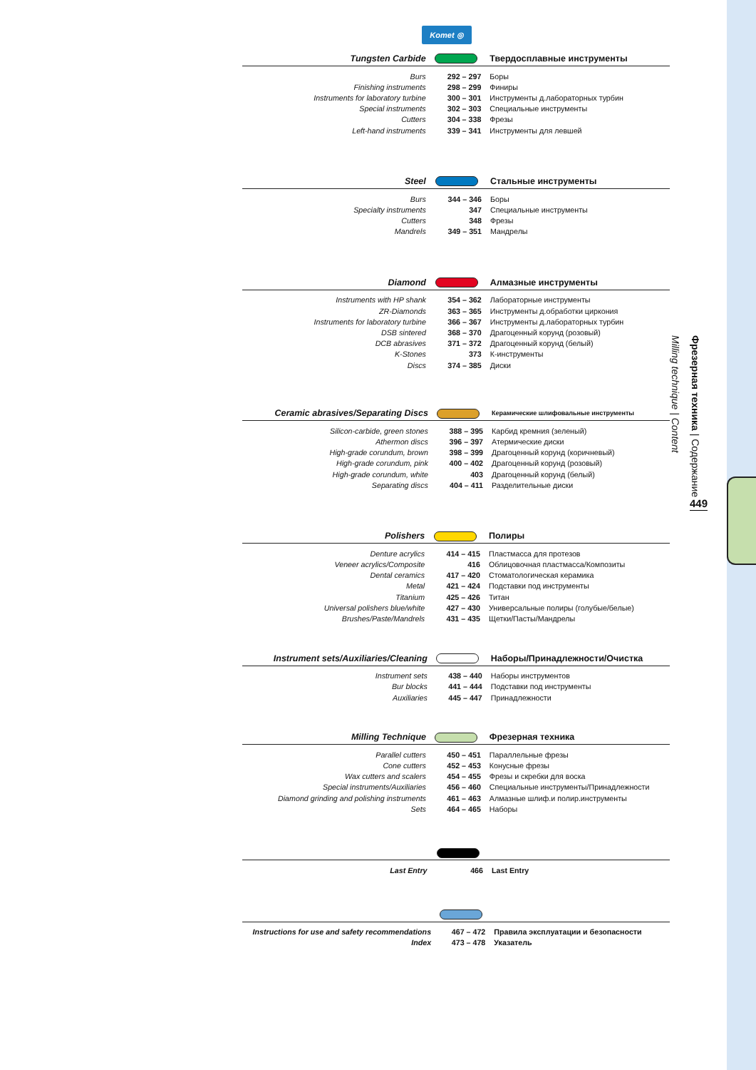Komet ◎
| Tungsten Carbide | | Твердосплавные инструменты |
| Burs | 292 – 297 | Боры |
| Finishing instruments | 298 – 299 | Финиры |
| Instruments for laboratory turbine | 300 – 301 | Инструменты д.лабораторных турбин |
| Special instruments | 302 – 303 | Специальные инструменты |
| Cutters | 304 – 338 | Фрезы |
| Left-hand instruments | 339 – 341 | Инструменты для левшей |
| Steel | | Стальные инструменты |
| Burs | 344 – 346 | Боры |
| Specialty instruments | 347 | Специальные инструменты |
| Cutters | 348 | Фрезы |
| Mandrels | 349 – 351 | Мандрелы |
| Diamond | | Алмазные инструменты |
| Instruments with HP shank | 354 – 362 | Лабораторные инструменты |
| ZR-Diamonds | 363 – 365 | Инструменты д.обработки циркония |
| Instruments for laboratory turbine | 366 – 367 | Инструменты д.лабораторных турбин |
| DSB sintered | 368 – 370 | Драгоценный корунд (розовый) |
| DCB abrasives | 371 – 372 | Драгоценный корунд (белый) |
| K-Stones | 373 | К-инструменты |
| Discs | 374 – 385 | Диски |
| Ceramic abrasives/Separating Discs | | Керамические шлифовальные инструменты |
| Silicon-carbide, green stones | 388 – 395 | Карбид кремния (зеленый) |
| Athermon discs | 396 – 397 | Атермические диски |
| High-grade corundum, brown | 398 – 399 | Драгоценный корунд (коричневый) |
| High-grade corundum, pink | 400 – 402 | Драгоценный корунд (розовый) |
| High-grade corundum, white | 403 | Драгоценный корунд (белый) |
| Separating discs | 404 – 411 | Разделительные диски |
| Polishers | | Полиры |
| Denture acrylics | 414 – 415 | Пластмасса для протезов |
| Veneer acrylics/Composite | 416 | Облицовочная пластмасса/Композиты |
| Dental ceramics | 417 – 420 | Стоматологическая керамика |
| Metal | 421 – 424 | Подставки под инструменты |
| Titanium | 425 – 426 | Титан |
| Universal polishers blue/white | 427 – 430 | Универсальные полиры (голубые/белые) |
| Brushes/Paste/Mandrels | 431 – 435 | Щетки/Пасты/Мандрелы |
| Instrument sets/Auxiliaries/Cleaning | | Наборы/Принадлежности/Очистка |
| Instrument sets | 438 – 440 | Наборы инструментов |
| Bur blocks | 441 – 444 | Подставки под инструменты |
| Auxiliaries | 445 – 447 | Принадлежности |
| Milling Technique | | Фрезерная техника |
| Parallel cutters | 450 – 451 | Параллельные фрезы |
| Cone cutters | 452 – 453 | Конусные фрезы |
| Wax cutters and scalers | 454 – 455 | Фрезы и скребки для воска |
| Special instruments/Auxiliaries | 456 – 460 | Специальные инструменты/Принадлежности |
| Diamond grinding and polishing instruments | 461 – 463 | Алмазные шлиф.и полир.инструменты |
| Sets | 464 – 465 | Наборы |
| Last Entry | 466 | Last Entry |
| Instructions for use and safety recommendations | 467 – 472 | Правила эксплуатации и безопасности |
| Index | 473 – 478 | Указатель |
Milling technique | Content
Фрезерная техника | Содержание
449